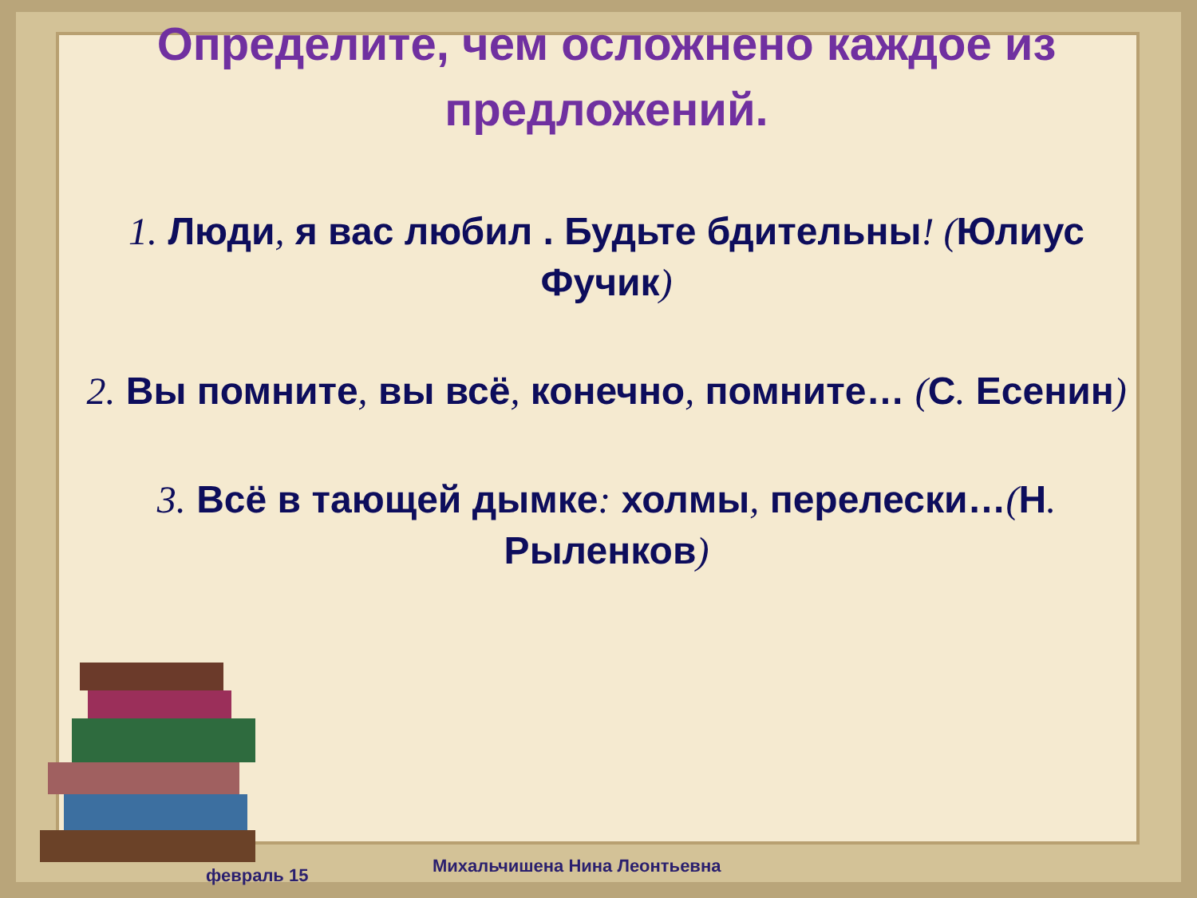Определите, чем осложнено каждое из предложений.
1. Люди, я вас любил . Будьте бдительны! (Юлиус Фучик)
2. Вы помните, вы всё, конечно, помните… (С. Есенин)
3. Всё в тающей дымке: холмы, перелески…(Н. Рыленков)
Михальчишена Нина Леонтьевна февраль 15